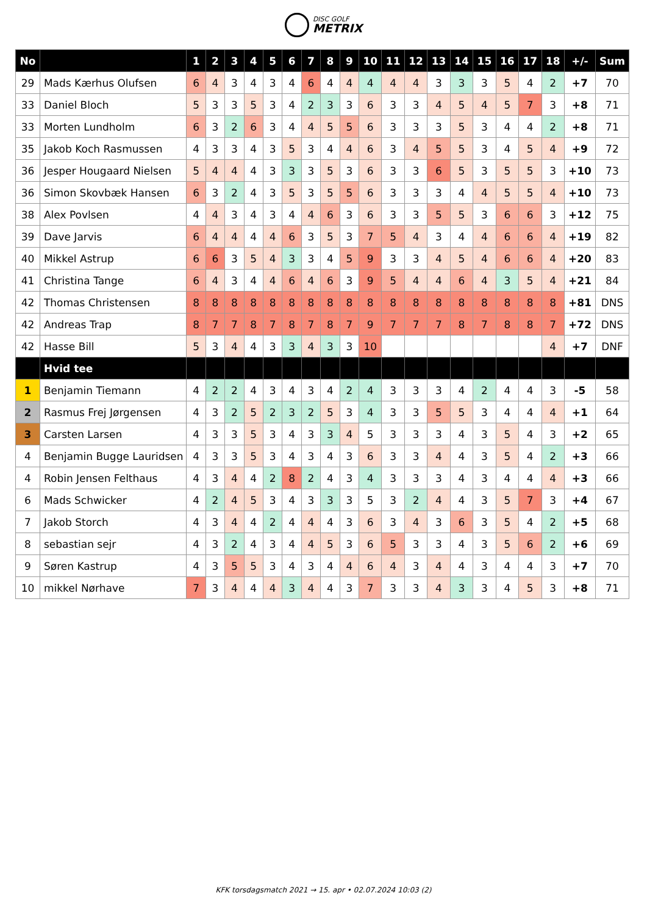DISC GOLF
METRIX
| No | | 1 | 2 | 3 | 4 | 5 | 6 | 7 | 8 | 9 | 10 | 11 | 12 | 13 | 14 | 15 | 16 | 17 | 18 | +/- | Sum |
| --- | --- | --- | --- | --- | --- | --- | --- | --- | --- | --- | --- | --- | --- | --- | --- | --- | --- | --- | --- | --- | --- |
| 29 | Mads Kærhus Olufsen | 6 | 4 | 3 | 4 | 3 | 4 | 6 | 4 | 4 | 4 | 4 | 4 | 3 | 3 | 3 | 5 | 4 | 2 | +7 | 70 |
| 33 | Daniel Bloch | 5 | 3 | 3 | 5 | 3 | 4 | 2 | 3 | 3 | 6 | 3 | 3 | 4 | 5 | 4 | 5 | 7 | 3 | +8 | 71 |
| 33 | Morten Lundholm | 6 | 3 | 2 | 6 | 3 | 4 | 4 | 5 | 5 | 6 | 3 | 3 | 3 | 5 | 3 | 4 | 4 | 2 | +8 | 71 |
| 35 | Jakob Koch Rasmussen | 4 | 3 | 3 | 4 | 3 | 5 | 3 | 4 | 4 | 6 | 3 | 4 | 5 | 5 | 3 | 4 | 5 | 4 | +9 | 72 |
| 36 | Jesper Hougaard Nielsen | 5 | 4 | 4 | 4 | 3 | 3 | 3 | 5 | 3 | 6 | 3 | 3 | 6 | 5 | 3 | 5 | 5 | 3 | +10 | 73 |
| 36 | Simon Skovbæk Hansen | 6 | 3 | 2 | 4 | 3 | 5 | 3 | 5 | 5 | 6 | 3 | 3 | 3 | 4 | 4 | 5 | 5 | 4 | +10 | 73 |
| 38 | Alex Povlsen | 4 | 4 | 3 | 4 | 3 | 4 | 4 | 6 | 3 | 6 | 3 | 3 | 5 | 5 | 3 | 6 | 6 | 3 | +12 | 75 |
| 39 | Dave Jarvis | 6 | 4 | 4 | 4 | 4 | 6 | 3 | 5 | 3 | 7 | 5 | 4 | 3 | 4 | 4 | 6 | 6 | 4 | +19 | 82 |
| 40 | Mikkel Astrup | 6 | 6 | 3 | 5 | 4 | 3 | 3 | 4 | 5 | 9 | 3 | 3 | 4 | 5 | 4 | 6 | 6 | 4 | +20 | 83 |
| 41 | Christina Tange | 6 | 4 | 3 | 4 | 4 | 6 | 4 | 6 | 3 | 9 | 5 | 4 | 4 | 6 | 4 | 3 | 5 | 4 | +21 | 84 |
| 42 | Thomas Christensen | 8 | 8 | 8 | 8 | 8 | 8 | 8 | 8 | 8 | 8 | 8 | 8 | 8 | 8 | 8 | 8 | 8 | 8 | +81 | DNS |
| 42 | Andreas Trap | 8 | 7 | 7 | 8 | 7 | 8 | 7 | 8 | 7 | 9 | 7 | 7 | 7 | 8 | 7 | 8 | 8 | 7 | +72 | DNS |
| 42 | Hasse Bill | 5 | 3 | 4 | 4 | 3 | 3 | 4 | 3 | 3 | 10 | | | | | | | | 4 | +7 | DNF |
| | Hvid tee | | | | | | | | | | | | | | | | | | | | |
| 1 | Benjamin Tiemann | 4 | 2 | 2 | 4 | 3 | 4 | 3 | 4 | 2 | 4 | 3 | 3 | 3 | 4 | 2 | 4 | 4 | 3 | -5 | 58 |
| 2 | Rasmus Frej Jørgensen | 4 | 3 | 2 | 5 | 2 | 3 | 2 | 5 | 3 | 4 | 3 | 3 | 5 | 5 | 3 | 4 | 4 | 4 | +1 | 64 |
| 3 | Carsten Larsen | 4 | 3 | 3 | 5 | 3 | 4 | 3 | 3 | 4 | 5 | 3 | 3 | 3 | 4 | 3 | 5 | 4 | 3 | +2 | 65 |
| 4 | Benjamin Bugge Lauridsen | 4 | 3 | 3 | 5 | 3 | 4 | 3 | 4 | 3 | 6 | 3 | 3 | 4 | 4 | 3 | 5 | 4 | 2 | +3 | 66 |
| 4 | Robin Jensen Felthaus | 4 | 3 | 4 | 4 | 2 | 8 | 2 | 4 | 3 | 4 | 3 | 3 | 3 | 4 | 3 | 4 | 4 | 4 | +3 | 66 |
| 6 | Mads Schwicker | 4 | 2 | 4 | 5 | 3 | 4 | 3 | 3 | 3 | 5 | 3 | 2 | 4 | 4 | 3 | 5 | 7 | 3 | +4 | 67 |
| 7 | Jakob Storch | 4 | 3 | 4 | 4 | 2 | 4 | 4 | 4 | 3 | 6 | 3 | 4 | 3 | 6 | 3 | 5 | 4 | 2 | +5 | 68 |
| 8 | sebastian sejr | 4 | 3 | 2 | 4 | 3 | 4 | 4 | 5 | 3 | 6 | 5 | 3 | 3 | 4 | 3 | 5 | 6 | 2 | +6 | 69 |
| 9 | Søren Kastrup | 4 | 3 | 5 | 5 | 3 | 4 | 3 | 4 | 4 | 6 | 4 | 3 | 4 | 4 | 3 | 4 | 4 | 3 | +7 | 70 |
| 10 | mikkel Nørhave | 7 | 3 | 4 | 4 | 4 | 3 | 4 | 4 | 3 | 7 | 3 | 3 | 4 | 3 | 3 | 4 | 5 | 3 | +8 | 71 |
KFK torsdagsmatch 2021 → 15. apr • 02.07.2024 10:03 (2)